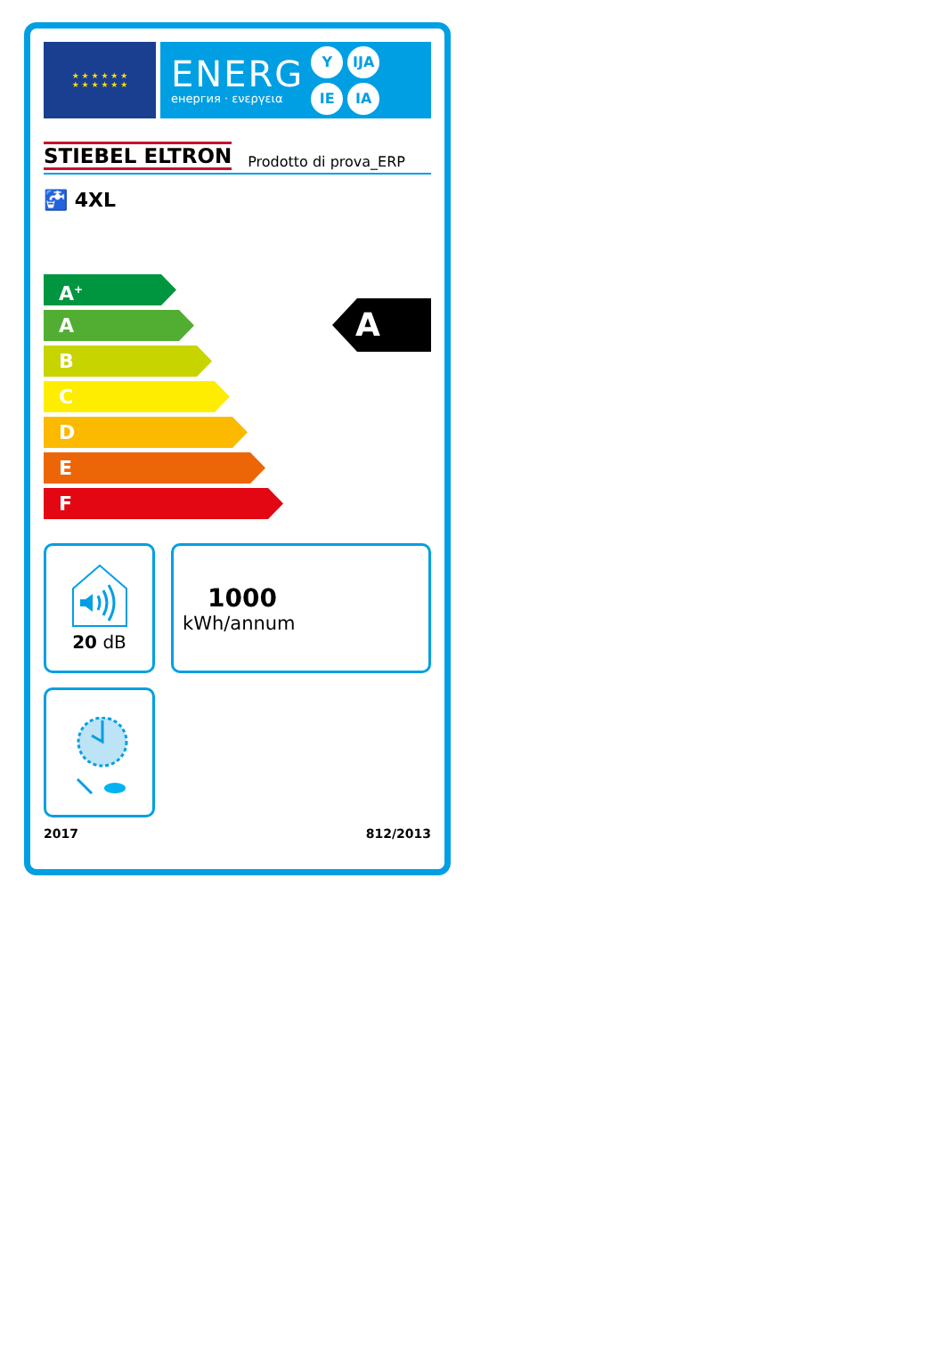★ ★ ★ ★ ★ ★
★ ★ ★ ★ ★ ★
ENERG
енергия · ενεργεια
Y IJA IE IA
STIEBEL ELTRON Prodotto di prova_ERP
🚰 4XL
A<sup>+</sup>
A
B
C
D
E
F
A
20 dB
1000
kWh/annum
2017 812/2013